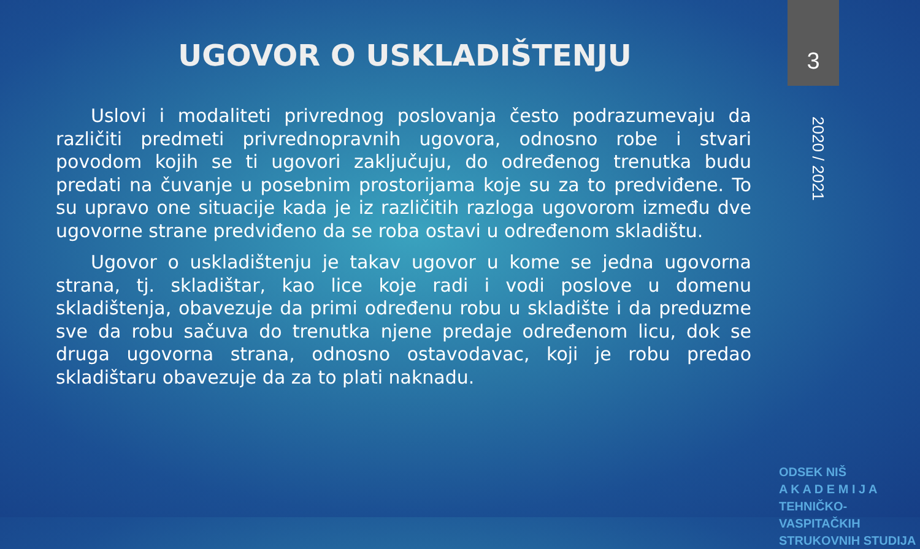UGOVOR O USKLADIŠTENJU 3
2020 / 2021
Uslovi i modaliteti privrednog poslovanja često podrazumevaju da različiti predmeti privrednopravnih ugovora, odnosno robe i stvari povodom kojih se ti ugovori zaključuju, do određenog trenutka budu predati na čuvanje u posebnim prostorijama koje su za to predviđene. To su upravo one situacije kada je iz različitih razloga ugovorom između dve ugovorne strane predviđeno da se roba ostavi u određenom skladištu.
Ugovor o uskladištenju je takav ugovor u kome se jedna ugovorna strana, tj. skladištar, kao lice koje radi i vodi poslove u domenu skladištenja, obavezuje da primi određenu robu u skladište i da preduzme sve da robu sačuva do trenutka njene predaje određenom licu, dok se druga ugovorna strana, odnosno ostavodavac, koji je robu predao skladištaru obavezuje da za to plati naknadu.
ODSEK NIŠ
A K A D E M I J A
TEHNIČKO-VASPITAČKIH STRUKOVNIH STUDIJA